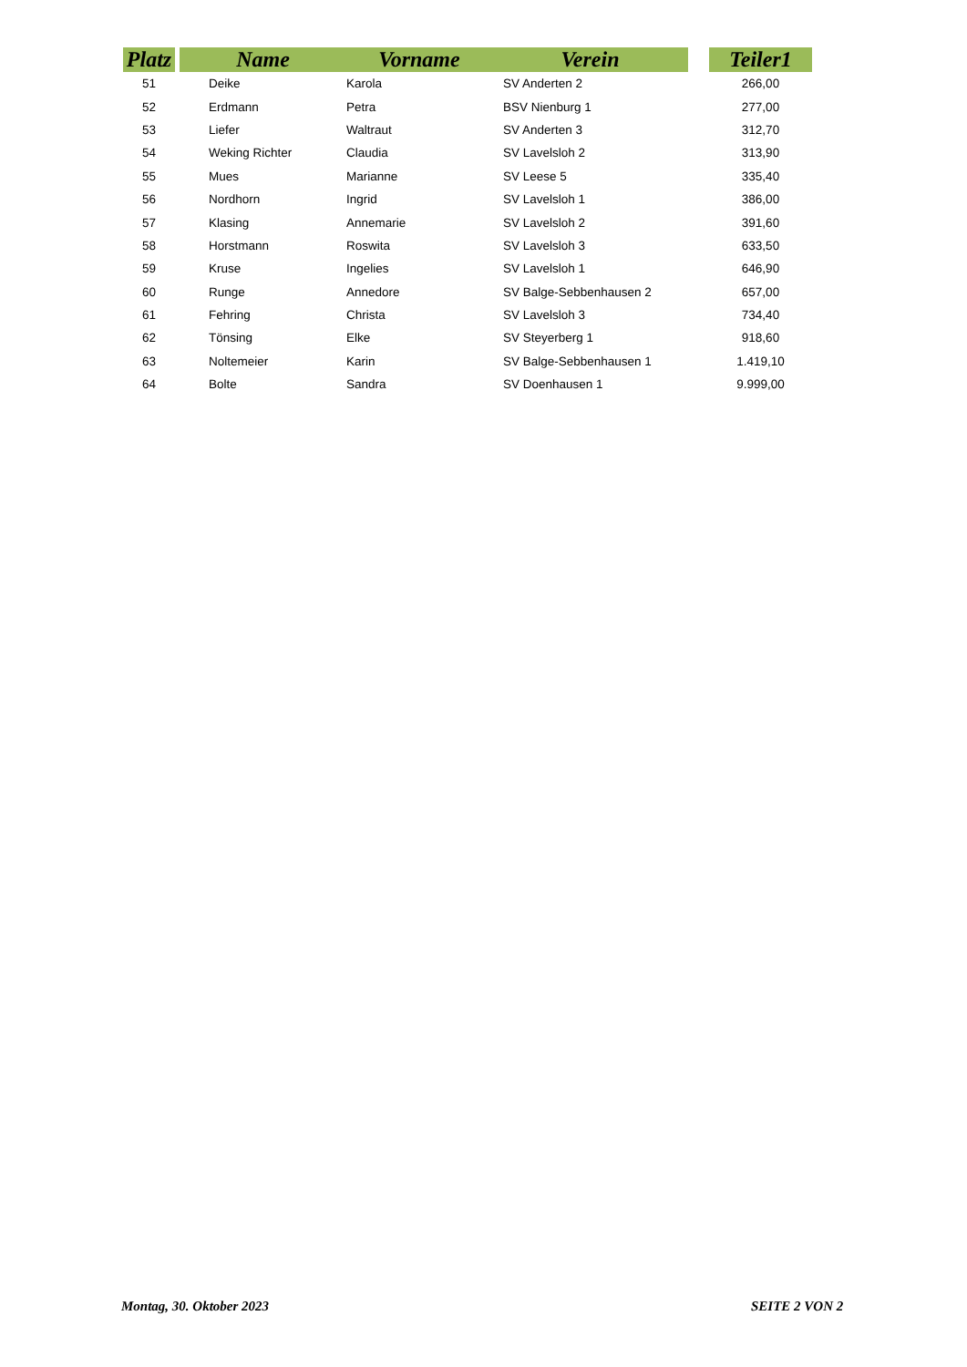| Platz | | Name | Vorname | Verein | | Teiler1 |
| --- | --- | --- | --- | --- | --- | --- |
| 51 | | Deike | Karola | SV Anderten 2 | | 266,00 |
| 52 | | Erdmann | Petra | BSV Nienburg 1 | | 277,00 |
| 53 | | Liefer | Waltraut | SV Anderten 3 | | 312,70 |
| 54 | | Weking Richter | Claudia | SV Lavelsloh 2 | | 313,90 |
| 55 | | Mues | Marianne | SV Leese 5 | | 335,40 |
| 56 | | Nordhorn | Ingrid | SV Lavelsloh 1 | | 386,00 |
| 57 | | Klasing | Annemarie | SV Lavelsloh 2 | | 391,60 |
| 58 | | Horstmann | Roswita | SV Lavelsloh 3 | | 633,50 |
| 59 | | Kruse | Ingelies | SV Lavelsloh 1 | | 646,90 |
| 60 | | Runge | Annedore | SV Balge-Sebbenhausen 2 | | 657,00 |
| 61 | | Fehring | Christa | SV Lavelsloh 3 | | 734,40 |
| 62 | | Tönsing | Elke | SV Steyerberg 1 | | 918,60 |
| 63 | | Noltemeier | Karin | SV Balge-Sebbenhausen 1 | | 1.419,10 |
| 64 | | Bolte | Sandra | SV Doenhausen 1 | | 9.999,00 |
Montag, 30. Oktober 2023 SEITE 2 VON 2